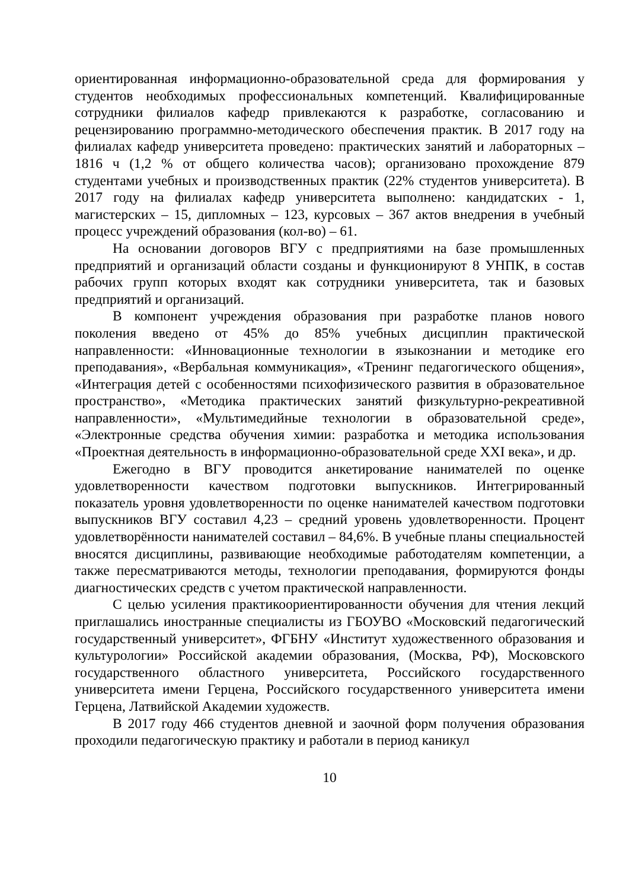ориентированная информационно-образовательной среда для формирования у студентов необходимых профессиональных компетенций. Квалифицированные сотрудники филиалов кафедр привлекаются к разработке, согласованию и рецензированию программно-методического обеспечения практик. В 2017 году на филиалах кафедр университета проведено: практических занятий и лабораторных – 1816 ч (1,2 % от общего количества часов); организовано прохождение 879 студентами учебных и производственных практик (22% студентов университета). В 2017 году на филиалах кафедр университета выполнено: кандидатских - 1, магистерских – 15, дипломных – 123, курсовых – 367 актов внедрения в учебный процесс учреждений образования (кол-во) – 61.
На основании договоров ВГУ с предприятиями на базе промышленных предприятий и организаций области созданы и функционируют 8 УНПК, в состав рабочих групп которых входят как сотрудники университета, так и базовых предприятий и организаций.
В компонент учреждения образования при разработке планов нового поколения введено от 45% до 85% учебных дисциплин практической направленности: «Инновационные технологии в языкознании и методике его преподавания», «Вербальная коммуникация», «Тренинг педагогического общения», «Интеграция детей с особенностями психофизического развития в образовательное пространство», «Методика практических занятий физкультурно-рекреативной направленности», «Мультимедийные технологии в образовательной среде», «Электронные средства обучения химии: разработка и методика использования «Проектная деятельность в информационно-образовательной среде XXI века», и др.
Ежегодно в ВГУ проводится анкетирование нанимателей по оценке удовлетворенности качеством подготовки выпускников. Интегрированный показатель уровня удовлетворенности по оценке нанимателей качеством подготовки выпускников ВГУ составил 4,23 – средний уровень удовлетворенности. Процент удовлетворённости нанимателей составил – 84,6%. В учебные планы специальностей вносятся дисциплины, развивающие необходимые работодателям компетенции, а также пересматриваются методы, технологии преподавания, формируются фонды диагностических средств с учетом практической направленности.
С целью усиления практикоориентированности обучения для чтения лекций приглашались иностранные специалисты из ГБОУВО «Московский педагогический государственный университет», ФГБНУ «Институт художественного образования и культурологии» Российской академии образования, (Москва, РФ), Московского государственного областного университета, Российского государственного университета имени Герцена, Российского государственного университета имени Герцена, Латвийской Академии художеств.
В 2017 году 466 студентов дневной и заочной форм получения образования проходили педагогическую практику и работали в период каникул
10